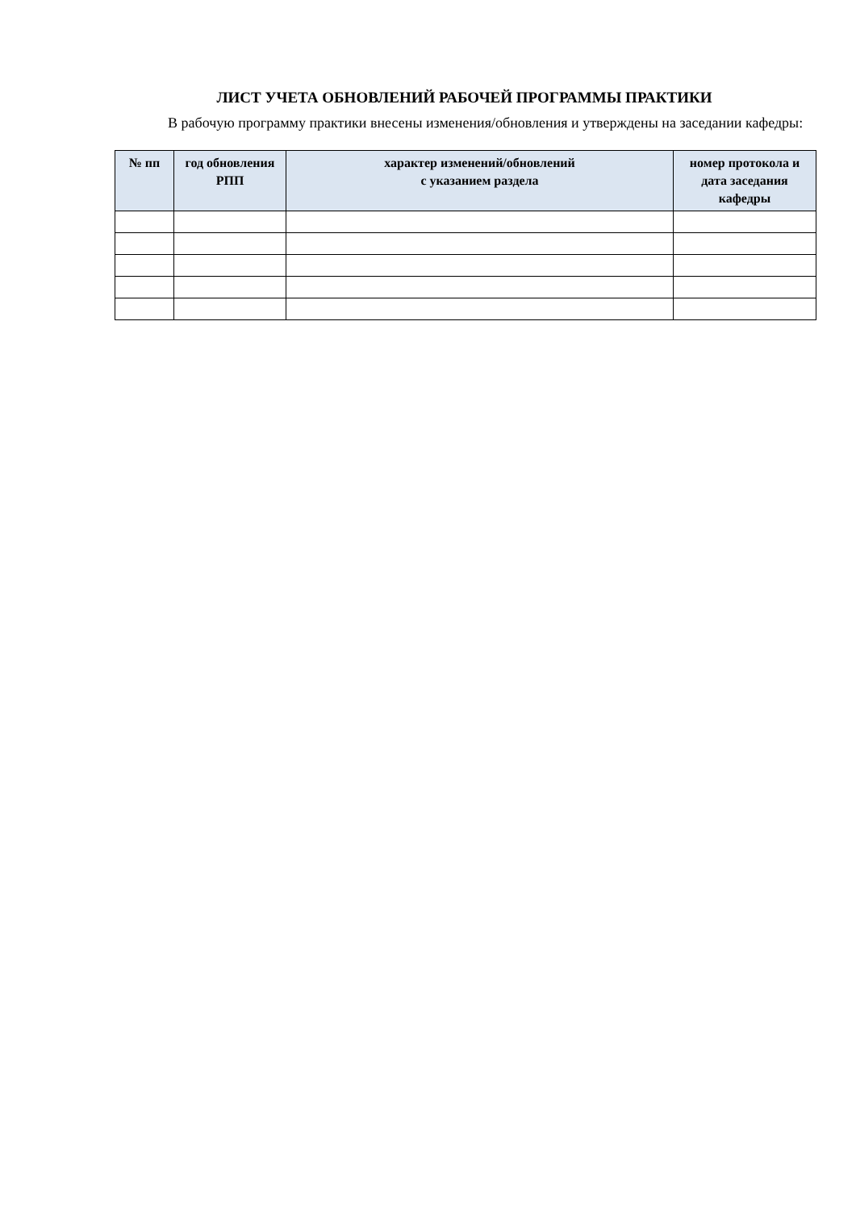ЛИСТ УЧЕТА ОБНОВЛЕНИЙ РАБОЧЕЙ ПРОГРАММЫ ПРАКТИКИ
В рабочую программу практики внесены изменения/обновления и утверждены на заседании кафедры:
| № пп | год обновления РПП | характер изменений/обновлений с указанием раздела | номер протокола и дата заседания кафедры |
| --- | --- | --- | --- |